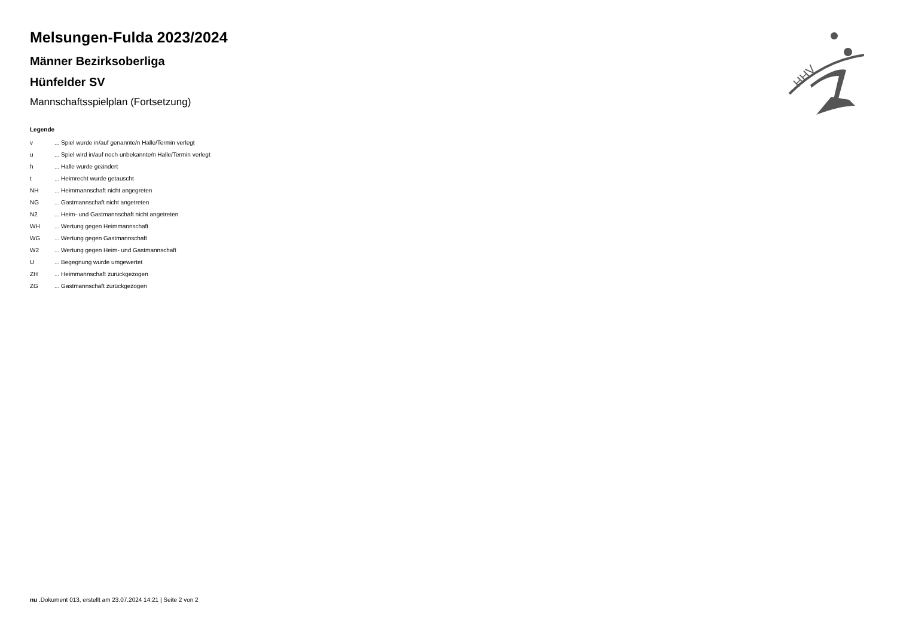HHV
Melsungen-Fulda 2023/2024
Männer Bezirksoberliga
Hünfelder SV
Mannschaftsspielplan (Fortsetzung)
Legende
| v | ... Spiel wurde in/auf genannte/n Halle/Termin verlegt |
| u | ... Spiel wird in/auf noch unbekannte/n Halle/Termin verlegt |
| h | ... Halle wurde geändert |
| t | ... Heimrecht wurde getauscht |
| NH | ... Heimmannschaft nicht angegreten |
| NG | ... Gastmannschaft nicht angetreten |
| N2 | ... Heim- und Gastmannschaft nicht angetreten |
| WH | ... Wertung gegen Heimmannschaft |
| WG | ... Wertung gegen Gastmannschaft |
| W2 | ... Wertung gegen Heim- und Gastmannschaft |
| U | ... Begegnung wurde umgewertet |
| ZH | ... Heimmannschaft zurückgezogen |
| ZG | ... Gastmannschaft zurückgezogen |
nu .Dokument 013, erstellt am 23.07.2024 14:21 | Seite 2 von 2